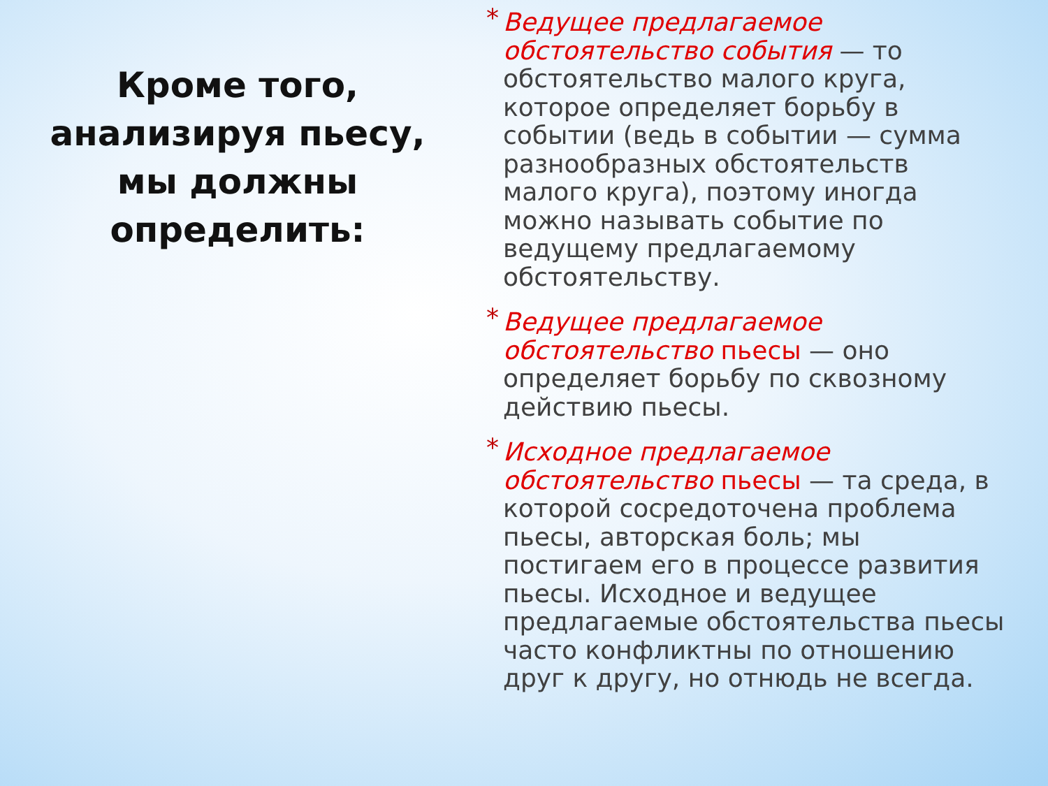Кроме того,
анализируя пьесу,
мы должны
определить:
* Ведущее предлагаемое обстоятельство события — то обстоятельство малого круга, которое определяет борьбу в событии (ведь в событии — сумма разнообразных обстоятельств малого круга), поэтому иногда можно называть событие по ведущему предлагаемому обстоятельству.
* Ведущее предлагаемое обстоятельство пьесы — оно определяет борьбу по сквозному действию пьесы.
* Исходное предлагаемое обстоятельство пьесы — та среда, в которой сосредоточена проблема пьесы, авторская боль; мы постигаем его в процессе развития пьесы. Исходное и ведущее предлагаемые обстоятельства пьесы часто конфликтны по отношению друг к другу, но отнюдь не всегда.